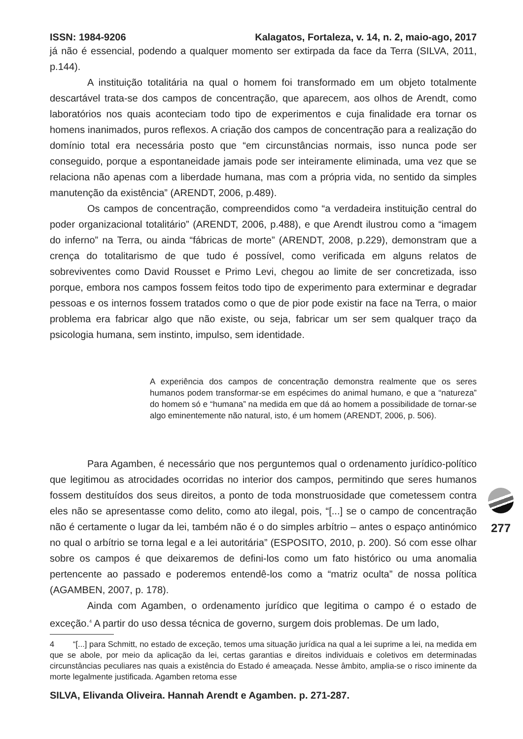ISSN: 1984-9206 Kalagatos, Fortaleza, v. 14, n. 2, maio-ago, 2017
já não é essencial, podendo a qualquer momento ser extirpada da face da Terra (SILVA, 2011, p.144).
A instituição totalitária na qual o homem foi transformado em um objeto totalmente descartável trata-se dos campos de concentração, que aparecem, aos olhos de Arendt, como laboratórios nos quais aconteciam todo tipo de experimentos e cuja finalidade era tornar os homens inanimados, puros reflexos. A criação dos campos de concentração para a realização do domínio total era necessária posto que “em circunstâncias normais, isso nunca pode ser conseguido, porque a espontaneidade jamais pode ser inteiramente eliminada, uma vez que se relaciona não apenas com a liberdade humana, mas com a própria vida, no sentido da simples manutenção da existência” (ARENDT, 2006, p.489).
Os campos de concentração, compreendidos como “a verdadeira instituição central do poder organizacional totalitário” (ARENDT, 2006, p.488), e que Arendt ilustrou como a “imagem do inferno” na Terra, ou ainda “fábricas de morte” (ARENDT, 2008, p.229), demonstram que a crença do totalitarismo de que tudo é possível, como verificada em alguns relatos de sobreviventes como David Rousset e Primo Levi, chegou ao limite de ser concretizada, isso porque, embora nos campos fossem feitos todo tipo de experimento para exterminar e degradar pessoas e os internos fossem tratados como o que de pior pode existir na face na Terra, o maior problema era fabricar algo que não existe, ou seja, fabricar um ser sem qualquer traço da psicologia humana, sem instinto, impulso, sem identidade.
A experiência dos campos de concentração demonstra realmente que os seres humanos podem transformar-se em espécimes do animal humano, e que a “natureza” do homem só e “humana” na medida em que dá ao homem a possibilidade de tornar-se algo eminentemente não natural, isto, é um homem (ARENDT, 2006, p. 506).
Para Agamben, é necessário que nos perguntemos qual o ordenamento jurídico-político que legitimou as atrocidades ocorridas no interior dos campos, permitindo que seres humanos fossem destituídos dos seus direitos, a ponto de toda monstruosidade que cometessem contra eles não se apresentasse como delito, como ato ilegal, pois, “[...] se o campo de concentração não é certamente o lugar da lei, também não é o do simples arbítrio – antes o espaço antinómico no qual o arbítrio se torna legal e a lei autoritária” (ESPOSITO, 2010, p. 200). Só com esse olhar sobre os campos é que deixaremos de defini-los como um fato histórico ou uma anomalia pertencente ao passado e poderemos entendê-los como a “matriz oculta” de nossa política (AGAMBEN, 2007, p. 178).
Ainda com Agamben, o ordenamento jurídico que legitima o campo é o estado de exceção.<sup>4</sup> A partir do uso dessa técnica de governo, surgem dois problemas. De um lado,
4 “[...] para Schmitt, no estado de exceção, temos uma situação jurídica na qual a lei suprime a lei, na medida em que se abole, por meio da aplicação da lei, certas garantias e direitos individuais e coletivos em determinadas circunstâncias peculiares nas quais a existência do Estado é ameaçada. Nesse âmbito, amplia-se o risco iminente da morte legalmente justificada. Agamben retoma esse
SILVA, Elivanda Oliveira. Hannah Arendt e Agamben. p. 271-287.
277